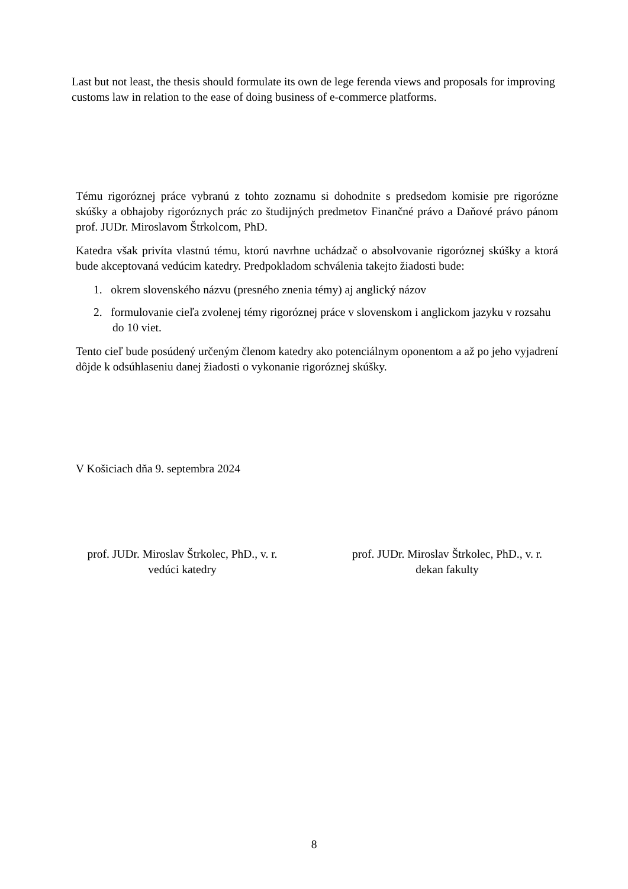Last but not least, the thesis should formulate its own de lege ferenda views and proposals for improving customs law in relation to the ease of doing business of e-commerce platforms.
Tému rigoróznej práce vybranú z tohto zoznamu si dohodnite s predsedom komisie pre rigorózne skúšky a obhajoby rigoróznych prác zo študijných predmetov Finančné právo a Daňové právo pánom prof. JUDr. Miroslavom Štrkolcom, PhD.
Katedra však privíta vlastnú tému, ktorú navrhne uchádzač o absolvovanie rigoróznej skúšky a ktorá bude akceptovaná vedúcim katedry. Predpokladom schválenia takejto žiadosti bude:
1. okrem slovenského názvu (presného znenia témy) aj anglický názov
2. formulovanie cieľa zvolenej témy rigoróznej práce v slovenskom i anglickom jazyku v rozsahu do 10 viet.
Tento cieľ bude posúdený určeným členom katedry ako potenciálnym oponentom a až po jeho vyjadrení dôjde k odsúhlaseniu danej žiadosti o vykonanie rigoróznej skúšky.
V Košiciach dňa 9. septembra 2024
prof. JUDr. Miroslav Štrkolec, PhD., v. r.
vedúci katedry
prof. JUDr. Miroslav Štrkolec, PhD., v. r.
dekan fakulty
8